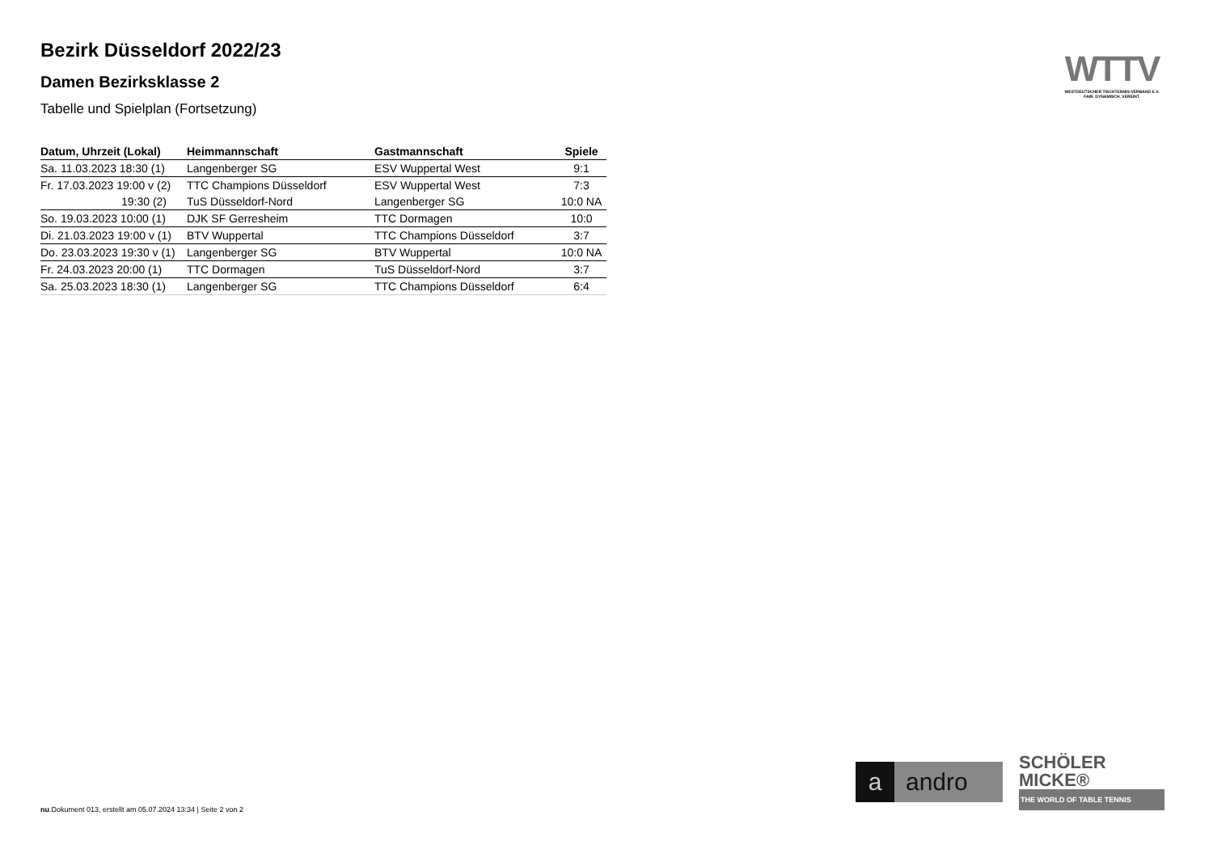Bezirk Düsseldorf 2022/23
Damen Bezirksklasse 2
Tabelle und Spielplan (Fortsetzung)
| Datum, Uhrzeit (Lokal) | Heimmannschaft | Gastmannschaft | Spiele |
| --- | --- | --- | --- |
| Sa. 11.03.2023 18:30 (1) | Langenberger SG | ESV Wuppertal West | 9:1 |
| Fr. 17.03.2023 19:00 v (2) | TTC Champions Düsseldorf | ESV Wuppertal West | 7:3 |
| 19:30 (2) | TuS Düsseldorf-Nord | Langenberger SG | 10:0 NA |
| So. 19.03.2023 10:00 (1) | DJK SF Gerresheim | TTC Dormagen | 10:0 |
| Di. 21.03.2023 19:00 v (1) | BTV Wuppertal | TTC Champions Düsseldorf | 3:7 |
| Do. 23.03.2023 19:30 v (1) | Langenberger SG | BTV Wuppertal | 10:0 NA |
| Fr. 24.03.2023 20:00 (1) | TTC Dormagen | TuS Düsseldorf-Nord | 3:7 |
| Sa. 25.03.2023 18:30 (1) | Langenberger SG | TTC Champions Düsseldorf | 6:4 |
WTTV
WESTDEUTSCHER TISCHTENNIS-VERBAND E.V.
FAIR. DYNAMISCH. VEREINT.
a andro
SCHÖLER
MICKE®
THE WORLD OF TABLE TENNIS
nu.Dokument 013, erstellt am 05.07.2024 13:34 | Seite 2 von 2